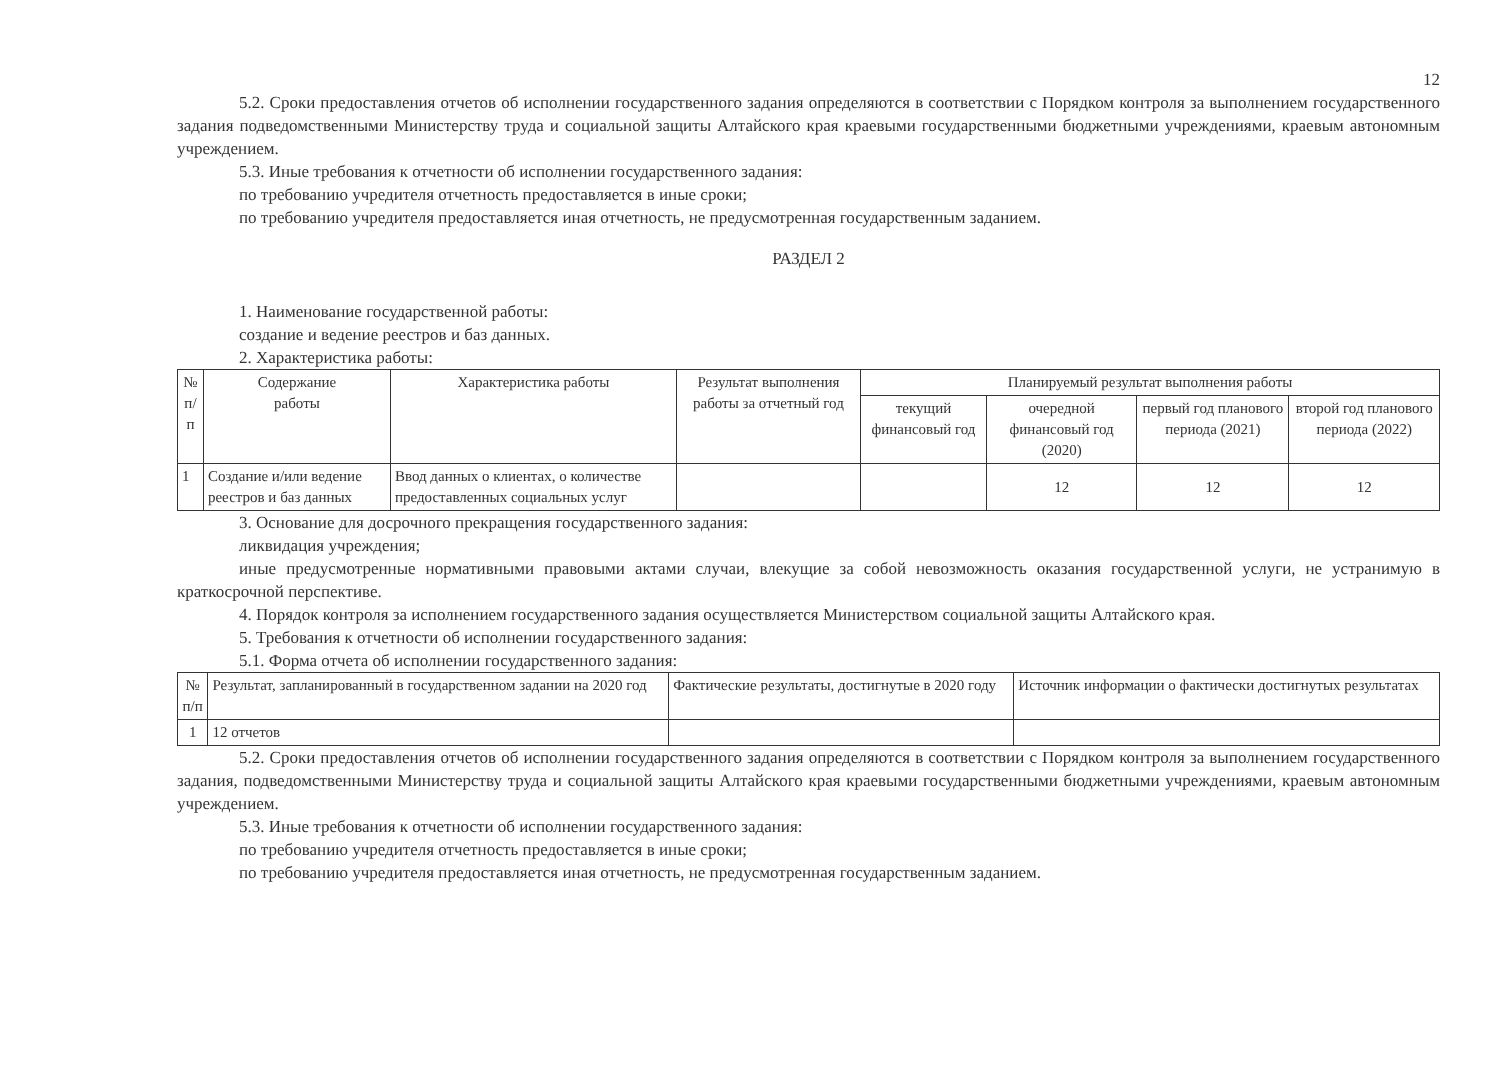12
5.2. Сроки предоставления отчетов об исполнении государственного задания определяются в соответствии с Порядком контроля за выполнением государственного задания подведомственными Министерству труда и социальной защиты Алтайского края краевыми государственными бюджетными учреждениями, краевым автономным учреждением.
5.3. Иные требования к отчетности об исполнении государственного задания:
по требованию учредителя отчетность предоставляется в иные сроки;
по требованию учредителя предоставляется иная отчетность, не предусмотренная государственным заданием.
РАЗДЕЛ 2
1. Наименование государственной работы:
создание и ведение реестров и баз данных.
2. Характеристика работы:
| № п/п | Содержание работы | Характеристика работы | Результат выполнения работы за отчетный год | Планируемый результат выполнения работы | | | |
| --- | --- | --- | --- | --- | --- | --- | --- |
| | | | | текущий финансовый год | очередной финансовый год (2020) | первый год планового периода (2021) | второй год планового периода (2022) |
| 1 | Создание и/или ведение реестров и баз данных | Ввод данных о клиентах, о количестве предоставленных социальных услуг | | | 12 | 12 | 12 |
3. Основание для досрочного прекращения государственного задания:
ликвидация учреждения;
иные предусмотренные нормативными правовыми актами случаи, влекущие за собой невозможность оказания государственной услуги, не устранимую в краткосрочной перспективе.
4. Порядок контроля за исполнением государственного задания осуществляется Министерством социальной защиты Алтайского края.
5. Требования к отчетности об исполнении государственного задания:
5.1. Форма отчета об исполнении государственного задания:
| № п/п | Результат, запланированный в государственном задании на 2020 год | Фактические результаты, достигнутые в 2020 году | Источник информации о фактически достигнутых результатах |
| 1 | 12 отчетов | | |
5.2. Сроки предоставления отчетов об исполнении государственного задания определяются в соответствии с Порядком контроля за выполнением государственного задания, подведомственными Министерству труда и социальной защиты Алтайского края краевыми государственными бюджетными учреждениями, краевым автономным учреждением.
5.3. Иные требования к отчетности об исполнении государственного задания:
по требованию учредителя отчетность предоставляется в иные сроки;
по требованию учредителя предоставляется иная отчетность, не предусмотренная государственным заданием.